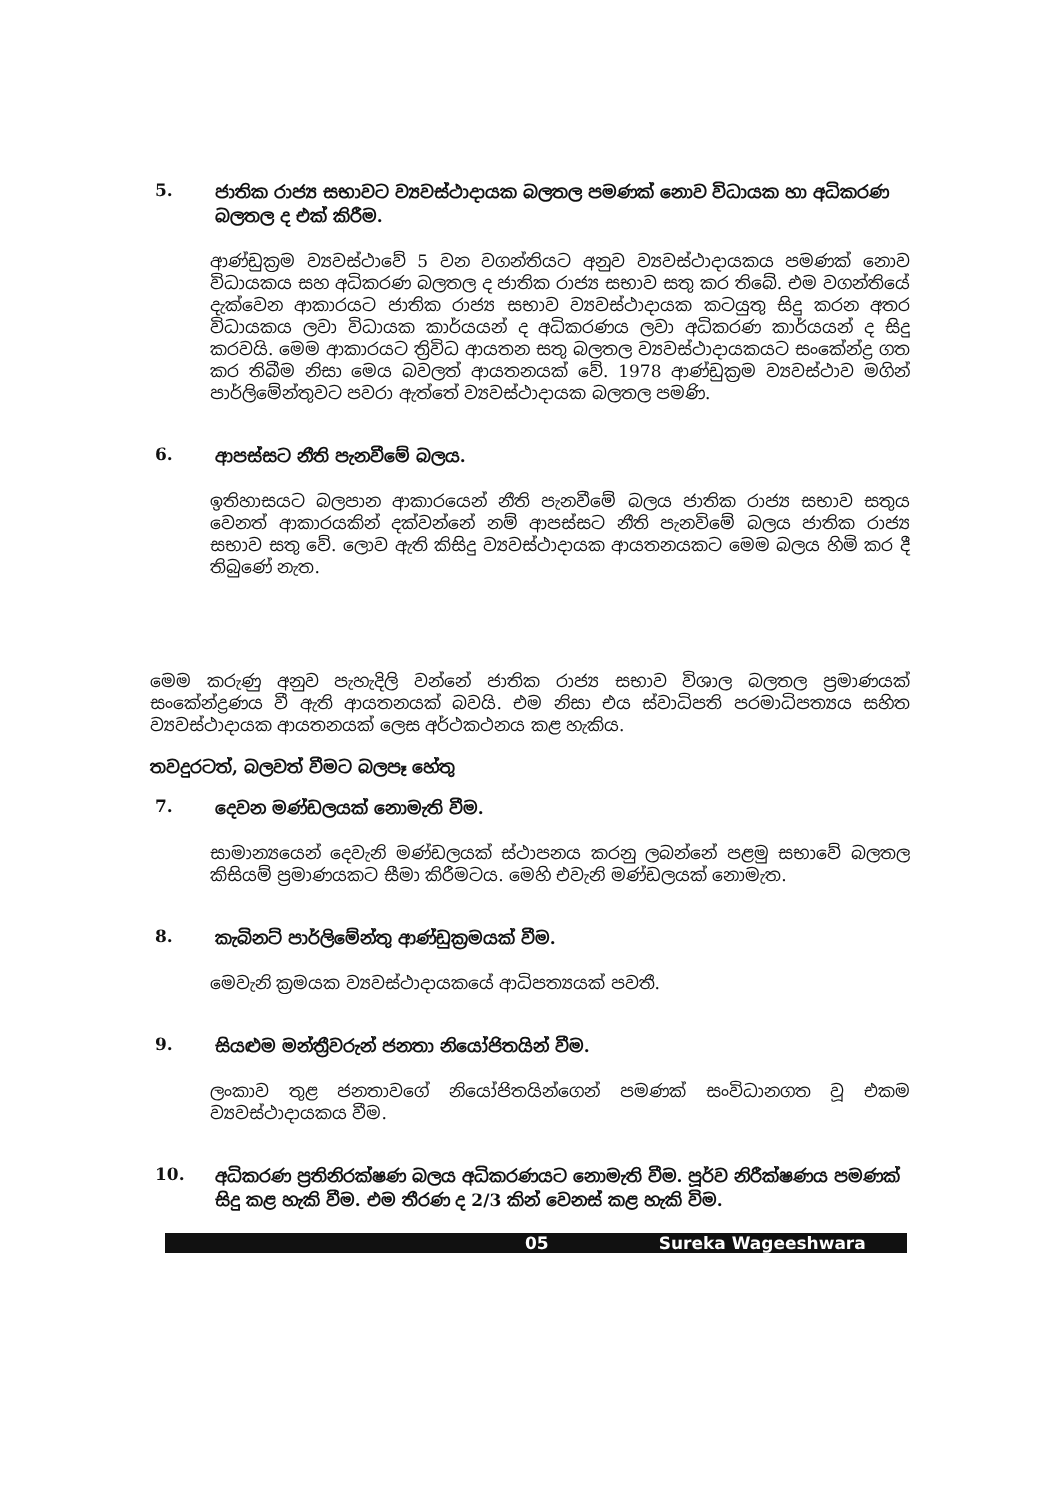5.
ජාතික රාජ්‍ය සභාවට ව්‍යවස්ථාදායක බලතල පමණක් නොව විධායක හා අධිකරණ බලතල ද එක් කිරීම.
ආණ්ඩුක්‍රම ව්‍යවස්ථාවේ 5 වන වගන්තියට අනුව ව්‍යවස්ථාදායකය පමණක් නොව විධායකය සහ අධිකරණ බලතල ද ජාතික රාජ්‍ය සභාව සතු කර තිබේ. එම වගන්තියේ දැක්වෙන ආකාරයට ජාතික රාජ්‍ය සභාව ව්‍යවස්ථාදායක කටයුතු සිදු කරන අතර විධායකය ලවා විධායක කාර්යයන් ද අධිකරණය ලවා අධිකරණ කාර්යයන් ද සිදු කරවයි. මෙම ආකාරයට ත්‍රිවිධ ආයතන සතු බලතල ව්‍යවස්ථාදායකයට සංකේන්ද්‍ර ගත කර තිබීම නිසා මෙය බවලත් ආයතනයක් වේ. 1978 ආණ්ඩුක්‍රම ව්‍යවස්ථාව මගින් පාර්ලිමේන්තුවට පවරා ඇත්තේ ව්‍යවස්ථාදායක බලතල පමණි.
6.
ආපස්සට නීති පැනවීමේ බලය.
ඉතිහාසයට බලපාන ආකාරයෙන් නීති පැනවීමේ බලය ජාතික රාජ්‍ය සභාව සතුය වෙනත් ආකාරයකින් දක්වන්නේ නම් ආපස්සට නීති පැනවිමේ බලය ජාතික රාජ්‍ය සභාව සතු වේ. ලොව ඇති කිසිදු ව්‍යවස්ථාදායක ආයතනයකට මෙම බලය හිමි කර දී තිබුණේ නැත.
මෙම කරුණු අනුව පැහැදිලි වන්නේ ජාතික රාජ්‍ය සභාව විශාල බලතල ප්‍රමාණයක් සංකේන්ද්‍රණය වී ඇති ආයතනයක් බවයි. එම නිසා එය ස්වාධිපති පරමාධිපත්‍යය සහිත ව්‍යවස්ථාදායක ආයතනයක් ලෙස අර්ථකථනය කළ හැකිය.
තවදුරටත්, බලවත් වීමට බලපෑ හේතු
7.
දෙවන මණ්ඩලයක් නොමැති වීම.
සාමාන්‍යයෙන් දෙවැනි මණ්ඩලයක් ස්ථාපනය කරනු ලබන්නේ පළමු සභාවේ බලතල කිසියම් ප්‍රමාණයකට සීමා කිරීමටය. මෙහි එවැනි මණ්ඩලයක් නොමැත.
8.
කැබිනට් පාර්ලිමේන්තු ආණ්ඩුක්‍රමයක් වීම.
මෙවැනි ක්‍රමයක ව්‍යවස්ථාදායකයේ ආධිපත්‍යයක් පවතී.
9.
සියළුම මන්ත්‍රීවරුන් ජනතා නියෝජිතයින් වීම.
ලංකාව තුළ ජනතාවගේ නියෝජිතයින්ගෙන් පමණක් සංවිධානගත වූ එකම ව්‍යවස්ථාදායකය වීම.
10.
අධිකරණ ප්‍රතිනිරක්ෂණ බලය අධිකරණයට නොමැති වීම. පූර්ව නිරීක්ෂණය පමණක් සිදු කළ හැකි වීම. එම තීරණ ද 2/3 කින් වෙනස් කළ හැකි විම.
05 Sureka Wageeshwara